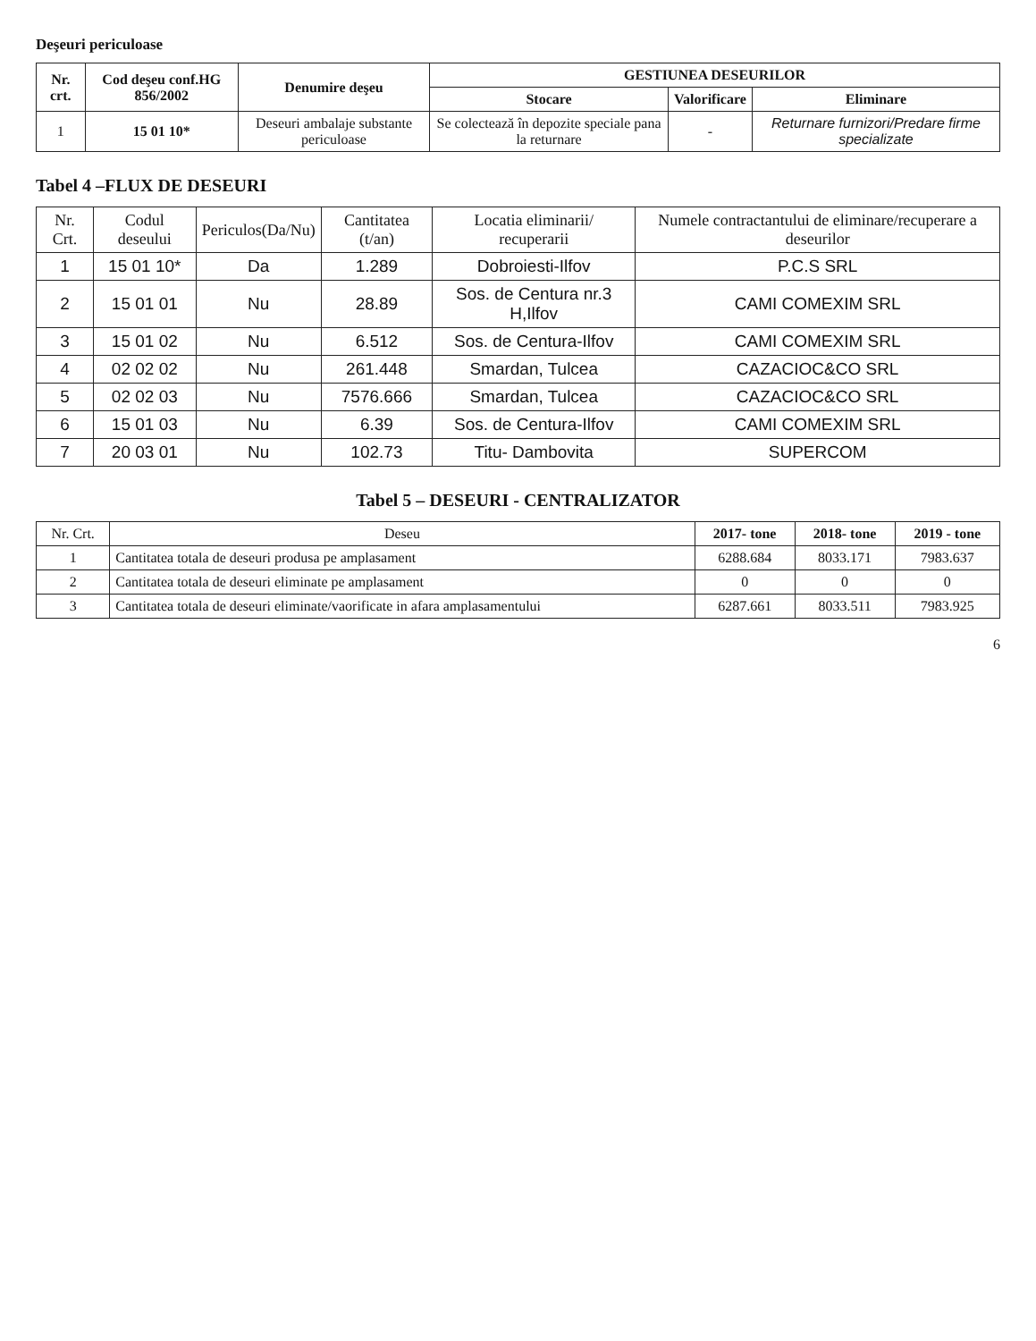Deşeuri periculoase
| Nr. crt. | Cod deşeu conf.HG 856/2002 | Denumire deşeu | GESTIUNEA DESEURILOR | | |
| --- | --- | --- | --- | --- | --- |
| | | | Stocare | Valorificare | Eliminare |
| 1 | 15 01 10* | Deseuri ambalaje substante periculoase | Se colectează în depozite speciale pana la returnare | - | Returnare furnizori/Predare firme specializate |
Tabel 4 –FLUX DE DESEURI
| Nr. Crt. | Codul deseului | Periculos(Da/Nu) | Cantitatea (t/an) | Locatia eliminarii/ recuperarii | Numele contractantului de eliminare/recuperare a deseurilor |
| --- | --- | --- | --- | --- | --- |
| 1 | 15 01 10* | Da | 1.289 | Dobroiesti-Ilfov | P.C.S SRL |
| 2 | 15 01 01 | Nu | 28.89 | Sos. de Centura nr.3 H,Ilfov | CAMI COMEXIM SRL |
| 3 | 15 01 02 | Nu | 6.512 | Sos. de Centura-Ilfov | CAMI COMEXIM SRL |
| 4 | 02 02 02 | Nu | 261.448 | Smardan, Tulcea | CAZACIOC&CO SRL |
| 5 | 02 02 03 | Nu | 7576.666 | Smardan, Tulcea | CAZACIOC&CO SRL |
| 6 | 15 01 03 | Nu | 6.39 | Sos. de Centura-Ilfov | CAMI COMEXIM SRL |
| 7 | 20 03 01 | Nu | 102.73 | Titu- Dambovita | SUPERCOM |
Tabel 5 – DESEURI - CENTRALIZATOR
| Nr. Crt. | Deseu | 2017- tone | 2018- tone | 2019 - tone |
| --- | --- | --- | --- | --- |
| 1 | Cantitatea totala de deseuri produsa pe amplasament | 6288.684 | 8033.171 | 7983.637 |
| 2 | Cantitatea totala de deseuri eliminate pe amplasament | 0 | 0 | 0 |
| 3 | Cantitatea totala de deseuri eliminate/vaorificate in afara amplasamentului | 6287.661 | 8033.511 | 7983.925 |
6